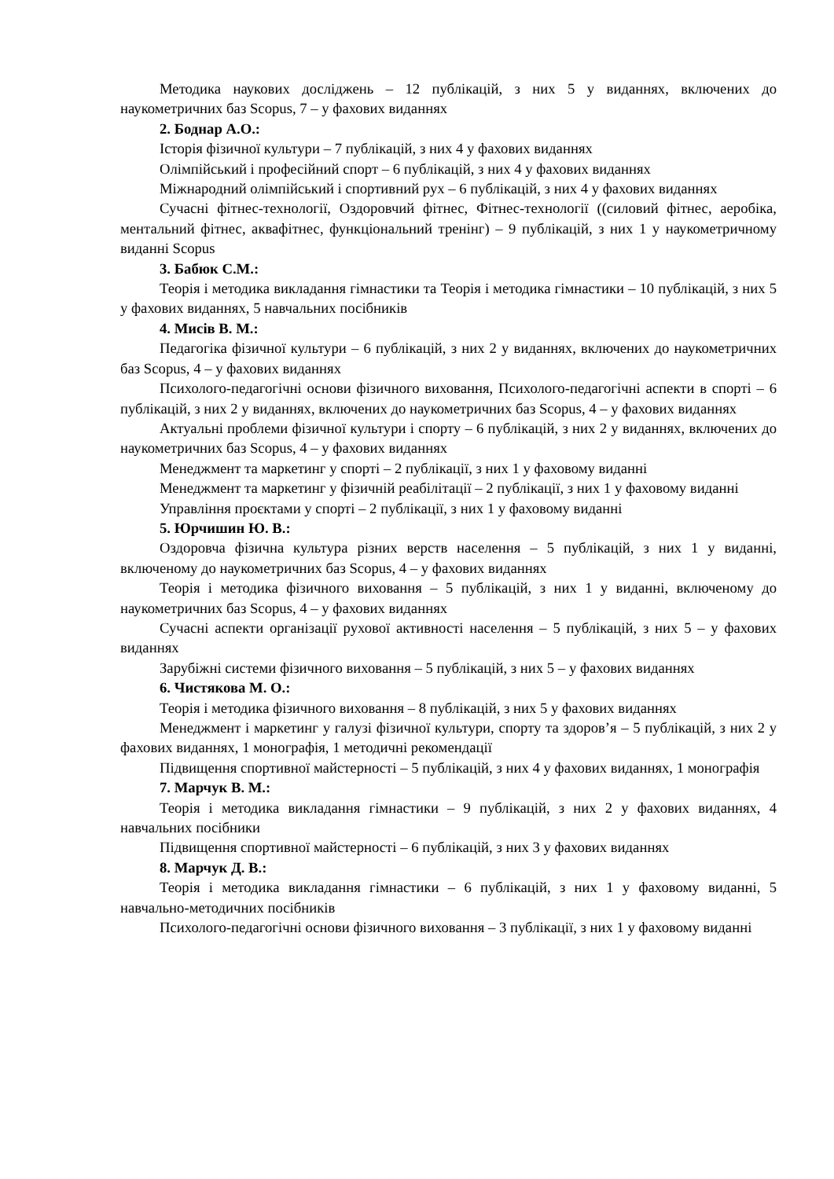Методика наукових досліджень – 12 публікацій, з них 5 у виданнях, включених до наукометричних баз Scopus, 7 – у фахових виданнях
2. Боднар А.О.:
Історія фізичної культури – 7 публікацій, з них 4 у фахових виданнях
Олімпійський і професійний спорт – 6 публікацій, з них 4 у фахових виданнях
Міжнародний олімпійський і спортивний рух – 6 публікацій, з них 4 у фахових виданнях
Сучасні фітнес-технології, Оздоровчий фітнес, Фітнес-технології ((силовий фітнес, аеробіка, ментальний фітнес, аквафітнес, функціональний тренінг) – 9 публікацій, з них 1 у наукометричному виданні Scopus
3. Бабюк С.М.:
Теорія і методика викладання гімнастики та Теорія і методика гімнастики – 10 публікацій, з них 5 у фахових виданнях, 5 навчальних посібників
4. Мисів В. М.:
Педагогіка фізичної культури – 6 публікацій, з них 2 у виданнях, включених до наукометричних баз Scopus, 4 – у фахових виданнях
Психолого-педагогічні основи фізичного виховання, Психолого-педагогічні аспекти в спорті – 6 публікацій, з них 2 у виданнях, включених до наукометричних баз Scopus, 4 – у фахових виданнях
Актуальні проблеми фізичної культури і спорту – 6 публікацій, з них 2 у виданнях, включених до наукометричних баз Scopus, 4 – у фахових виданнях
Менеджмент та маркетинг у спорті – 2 публікації, з них 1 у фаховому виданні
Менеджмент та маркетинг у фізичній реабілітації – 2 публікації, з них 1 у фаховому виданні
Управління проєктами у спорті – 2 публікації, з них 1 у фаховому виданні
5. Юрчишин Ю. В.:
Оздоровча фізична культура різних верств населення – 5 публікацій, з них 1 у виданні, включеному до наукометричних баз Scopus, 4 – у фахових виданнях
Теорія і методика фізичного виховання – 5 публікацій, з них 1 у виданні, включеному до наукометричних баз Scopus, 4 – у фахових виданнях
Сучасні аспекти організації рухової активності населення – 5 публікацій, з них 5 – у фахових виданнях
Зарубіжні системи фізичного виховання – 5 публікацій, з них 5 – у фахових виданнях
6. Чистякова М. О.:
Теорія і методика фізичного виховання – 8 публікацій, з них 5 у фахових виданнях
Менеджмент і маркетинг у галузі фізичної культури, спорту та здоров’я – 5 публікацій, з них 2 у фахових виданнях, 1 монографія, 1 методичні рекомендації
Підвищення спортивної майстерності – 5 публікацій, з них 4 у фахових виданнях, 1 монографія
7. Марчук В. М.:
Теорія і методика викладання гімнастики – 9 публікацій, з них 2 у фахових виданнях, 4 навчальних посібники
Підвищення спортивної майстерності – 6 публікацій, з них 3 у фахових виданнях
8. Марчук Д. В.:
Теорія і методика викладання гімнастики – 6 публікацій, з них 1 у фаховому виданні, 5 навчально-методичних посібників
Психолого-педагогічні основи фізичного виховання – 3 публікації, з них 1 у фаховому виданні